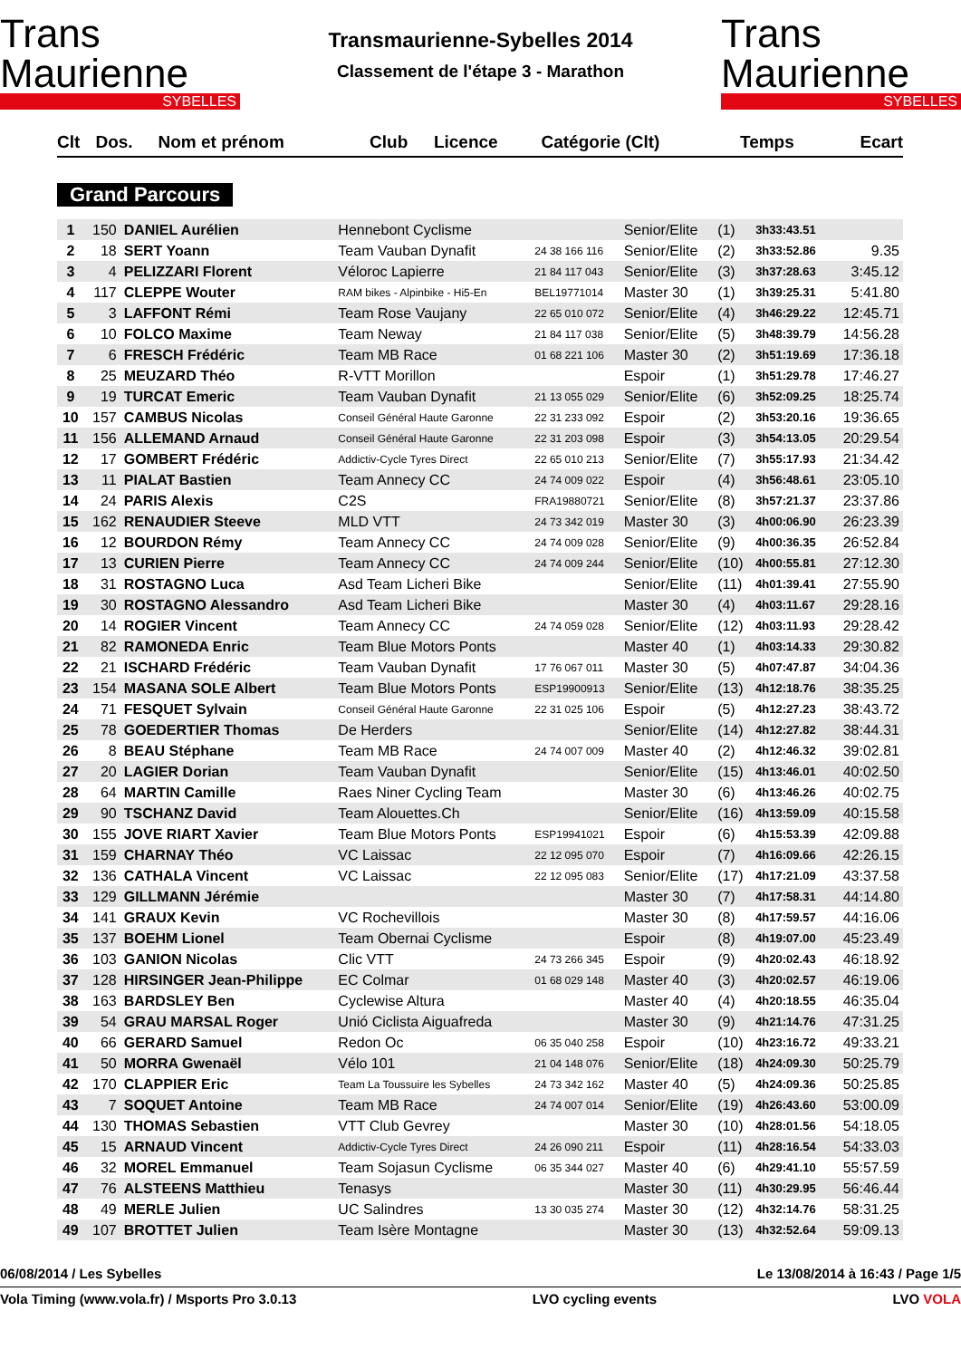Trans Maurienne
SYBELLES
Transmaurienne-Sybelles 2014
Classement de l'étape 3 - Marathon
Trans Maurienne
SYBELLES
| Clt | Dos. | Nom et prénom | Club | Licence | Catégorie (Clt) | Temps | Ecart |
| --- | --- | --- | --- | --- | --- | --- | --- |
Grand Parcours
| 1 | 150 | DANIEL Aurélien | Hennebont Cyclisme | | Senior/Elite | (1) | 3h33:43.51 | |
| 2 | 18 | SERT Yoann | Team Vauban Dynafit | 24 38 166 116 | Senior/Elite | (2) | 3h33:52.86 | 9.35 |
| 3 | 4 | PELIZZARI Florent | Véloroc Lapierre | 21 84 117 043 | Senior/Elite | (3) | 3h37:28.63 | 3:45.12 |
| 4 | 117 | CLEPPE Wouter | RAM bikes - Alpinbike - Hi5-En | BEL19771014 | Master 30 | (1) | 3h39:25.31 | 5:41.80 |
| 5 | 3 | LAFFONT Rémi | Team Rose Vaujany | 22 65 010 072 | Senior/Elite | (4) | 3h46:29.22 | 12:45.71 |
| 6 | 10 | FOLCO Maxime | Team Neway | 21 84 117 038 | Senior/Elite | (5) | 3h48:39.79 | 14:56.28 |
| 7 | 6 | FRESCH Frédéric | Team MB Race | 01 68 221 106 | Master 30 | (2) | 3h51:19.69 | 17:36.18 |
| 8 | 25 | MEUZARD Théo | R-VTT Morillon | | Espoir | (1) | 3h51:29.78 | 17:46.27 |
| 9 | 19 | TURCAT Emeric | Team Vauban Dynafit | 21 13 055 029 | Senior/Elite | (6) | 3h52:09.25 | 18:25.74 |
| 10 | 157 | CAMBUS Nicolas | Conseil Général Haute Garonne | 22 31 233 092 | Espoir | (2) | 3h53:20.16 | 19:36.65 |
| 11 | 156 | ALLEMAND Arnaud | Conseil Général Haute Garonne | 22 31 203 098 | Espoir | (3) | 3h54:13.05 | 20:29.54 |
| 12 | 17 | GOMBERT Frédéric | Addictiv-Cycle Tyres Direct | 22 65 010 213 | Senior/Elite | (7) | 3h55:17.93 | 21:34.42 |
| 13 | 11 | PIALAT Bastien | Team Annecy CC | 24 74 009 022 | Espoir | (4) | 3h56:48.61 | 23:05.10 |
| 14 | 24 | PARIS Alexis | C2S | FRA19880721 | Senior/Elite | (8) | 3h57:21.37 | 23:37.86 |
| 15 | 162 | RENAUDIER Steeve | MLD VTT | 24 73 342 019 | Master 30 | (3) | 4h00:06.90 | 26:23.39 |
| 16 | 12 | BOURDON Rémy | Team Annecy CC | 24 74 009 028 | Senior/Elite | (9) | 4h00:36.35 | 26:52.84 |
| 17 | 13 | CURIEN Pierre | Team Annecy CC | 24 74 009 244 | Senior/Elite | (10) | 4h00:55.81 | 27:12.30 |
| 18 | 31 | ROSTAGNO Luca | Asd Team Licheri Bike | | Senior/Elite | (11) | 4h01:39.41 | 27:55.90 |
| 19 | 30 | ROSTAGNO Alessandro | Asd Team Licheri Bike | | Master 30 | (4) | 4h03:11.67 | 29:28.16 |
| 20 | 14 | ROGIER Vincent | Team Annecy CC | 24 74 059 028 | Senior/Elite | (12) | 4h03:11.93 | 29:28.42 |
| 21 | 82 | RAMONEDA Enric | Team Blue Motors Ponts | | Master 40 | (1) | 4h03:14.33 | 29:30.82 |
| 22 | 21 | ISCHARD Frédéric | Team Vauban Dynafit | 17 76 067 011 | Master 30 | (5) | 4h07:47.87 | 34:04.36 |
| 23 | 154 | MASANA SOLE Albert | Team Blue Motors Ponts | ESP19900913 | Senior/Elite | (13) | 4h12:18.76 | 38:35.25 |
| 24 | 71 | FESQUET Sylvain | Conseil Général Haute Garonne | 22 31 025 106 | Espoir | (5) | 4h12:27.23 | 38:43.72 |
| 25 | 78 | GOEDERTIER Thomas | De Herders | | Senior/Elite | (14) | 4h12:27.82 | 38:44.31 |
| 26 | 8 | BEAU Stéphane | Team MB Race | 24 74 007 009 | Master 40 | (2) | 4h12:46.32 | 39:02.81 |
| 27 | 20 | LAGIER Dorian | Team Vauban Dynafit | | Senior/Elite | (15) | 4h13:46.01 | 40:02.50 |
| 28 | 64 | MARTIN Camille | Raes Niner Cycling Team | | Master 30 | (6) | 4h13:46.26 | 40:02.75 |
| 29 | 90 | TSCHANZ David | Team Alouettes.Ch | | Senior/Elite | (16) | 4h13:59.09 | 40:15.58 |
| 30 | 155 | JOVE RIART Xavier | Team Blue Motors Ponts | ESP19941021 | Espoir | (6) | 4h15:53.39 | 42:09.88 |
| 31 | 159 | CHARNAY Théo | VC Laissac | 22 12 095 070 | Espoir | (7) | 4h16:09.66 | 42:26.15 |
| 32 | 136 | CATHALA Vincent | VC Laissac | 22 12 095 083 | Senior/Elite | (17) | 4h17:21.09 | 43:37.58 |
| 33 | 129 | GILLMANN Jérémie | | | Master 30 | (7) | 4h17:58.31 | 44:14.80 |
| 34 | 141 | GRAUX Kevin | VC Rochevillois | | Master 30 | (8) | 4h17:59.57 | 44:16.06 |
| 35 | 137 | BOEHM Lionel | Team Obernai Cyclisme | | Espoir | (8) | 4h19:07.00 | 45:23.49 |
| 36 | 103 | GANION Nicolas | Clic VTT | 24 73 266 345 | Espoir | (9) | 4h20:02.43 | 46:18.92 |
| 37 | 128 | HIRSINGER Jean-Philippe | EC Colmar | 01 68 029 148 | Master 40 | (3) | 4h20:02.57 | 46:19.06 |
| 38 | 163 | BARDSLEY Ben | Cyclewise Altura | | Master 40 | (4) | 4h20:18.55 | 46:35.04 |
| 39 | 54 | GRAU MARSAL Roger | Unió Ciclista Aiguafreda | | Master 30 | (9) | 4h21:14.76 | 47:31.25 |
| 40 | 66 | GERARD Samuel | Redon Oc | 06 35 040 258 | Espoir | (10) | 4h23:16.72 | 49:33.21 |
| 41 | 50 | MORRA Gwenaël | Vélo 101 | 21 04 148 076 | Senior/Elite | (18) | 4h24:09.30 | 50:25.79 |
| 42 | 170 | CLAPPIER Eric | Team La Toussuire les Sybelles | 24 73 342 162 | Master 40 | (5) | 4h24:09.36 | 50:25.85 |
| 43 | 7 | SOQUET Antoine | Team MB Race | 24 74 007 014 | Senior/Elite | (19) | 4h26:43.60 | 53:00.09 |
| 44 | 130 | THOMAS Sebastien | VTT Club Gevrey | | Master 30 | (10) | 4h28:01.56 | 54:18.05 |
| 45 | 15 | ARNAUD Vincent | Addictiv-Cycle Tyres Direct | 24 26 090 211 | Espoir | (11) | 4h28:16.54 | 54:33.03 |
| 46 | 32 | MOREL Emmanuel | Team Sojasun Cyclisme | 06 35 344 027 | Master 40 | (6) | 4h29:41.10 | 55:57.59 |
| 47 | 76 | ALSTEENS Matthieu | Tenasys | | Master 30 | (11) | 4h30:29.95 | 56:46.44 |
| 48 | 49 | MERLE Julien | UC Salindres | 13 30 035 274 | Master 30 | (12) | 4h32:14.76 | 58:31.25 |
| 49 | 107 | BROTTET Julien | Team Isère Montagne | | Master 30 | (13) | 4h32:52.64 | 59:09.13 |
06/08/2014 / Les Sybelles Le 13/08/2014 à 16:43 / Page 1/5
Vola Timing (www.vola.fr) / Msports Pro 3.0.13 LVO cycling events LVO VOLA